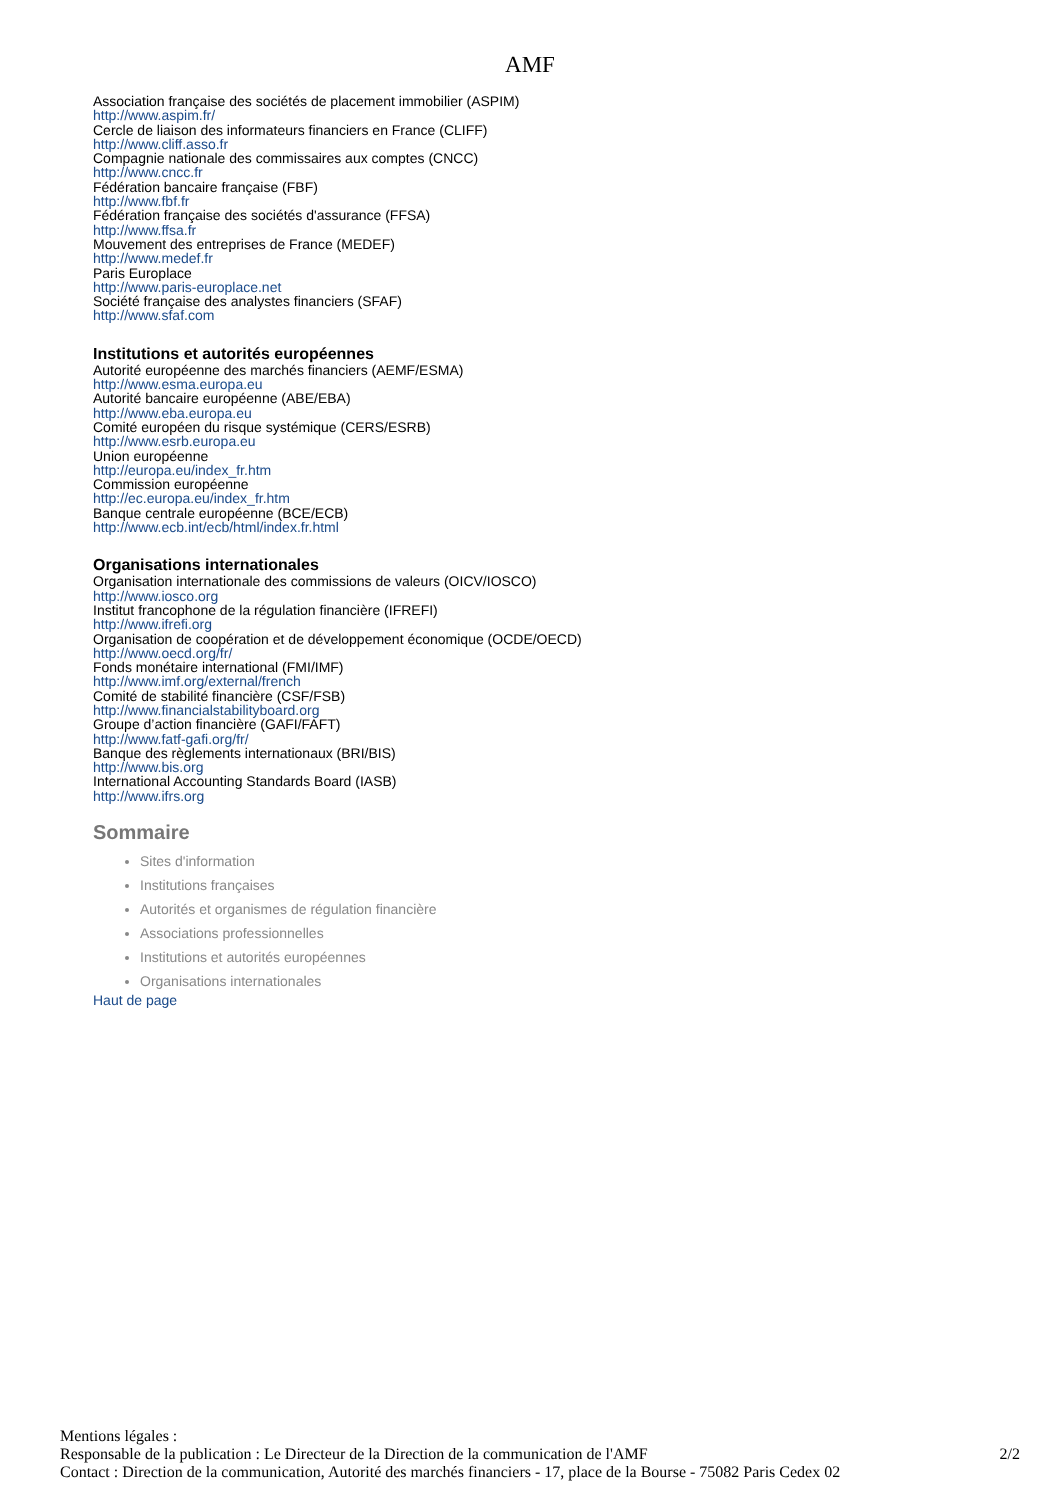AMF
Association française des sociétés de placement immobilier (ASPIM)
http://www.aspim.fr/
Cercle de liaison des informateurs financiers en France (CLIFF)
http://www.cliff.asso.fr
Compagnie nationale des commissaires aux comptes (CNCC)
http://www.cncc.fr
Fédération bancaire française (FBF)
http://www.fbf.fr
Fédération française des sociétés d'assurance (FFSA)
http://www.ffsa.fr
Mouvement des entreprises de France (MEDEF)
http://www.medef.fr
Paris Europlace
http://www.paris-europlace.net
Société française des analystes financiers (SFAF)
http://www.sfaf.com
Institutions et autorités européennes
Autorité européenne des marchés financiers (AEMF/ESMA)
http://www.esma.europa.eu
Autorité bancaire européenne (ABE/EBA)
http://www.eba.europa.eu
Comité européen du risque systémique (CERS/ESRB)
http://www.esrb.europa.eu
Union européenne
http://europa.eu/index_fr.htm
Commission européenne
http://ec.europa.eu/index_fr.htm
Banque centrale européenne (BCE/ECB)
http://www.ecb.int/ecb/html/index.fr.html
Organisations internationales
Organisation internationale des commissions de valeurs (OICV/IOSCO)
http://www.iosco.org
Institut francophone de la régulation financière (IFREFI)
http://www.ifrefi.org
Organisation de coopération et de développement économique (OCDE/OECD)
http://www.oecd.org/fr/
Fonds monétaire international (FMI/IMF)
http://www.imf.org/external/french
Comité de stabilité financière (CSF/FSB)
http://www.financialstabilityboard.org
Groupe d’action financière (GAFI/FAFT)
http://www.fatf-gafi.org/fr/
Banque des règlements internationaux (BRI/BIS)
http://www.bis.org
International Accounting Standards Board (IASB)
http://www.ifrs.org
Sommaire
Sites d'information
Institutions françaises
Autorités et organismes de régulation financière
Associations professionnelles
Institutions et autorités européennes
Organisations internationales
Haut de page
Mentions légales :
Responsable de la publication : Le Directeur de la Direction de la communication de l'AMF 2/2
Contact : Direction de la communication, Autorité des marchés financiers - 17, place de la Bourse - 75082 Paris Cedex 02